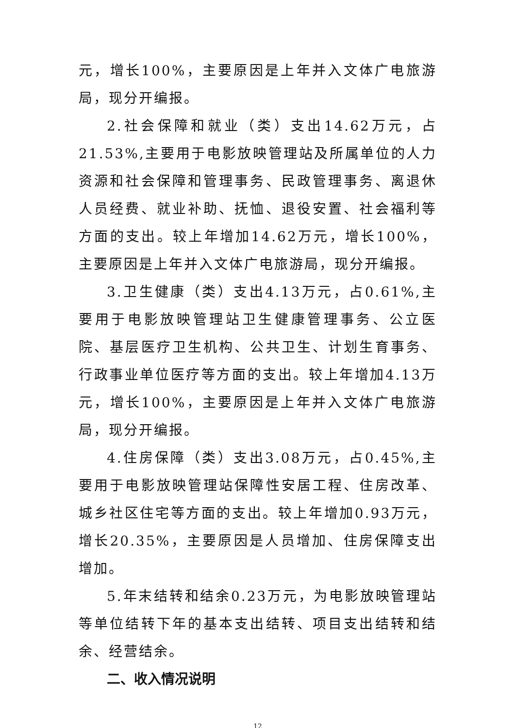元，增长100%，主要原因是上年并入文体广电旅游局，现分开编报。
2.社会保障和就业（类）支出14.62万元，占21.53%,主要用于电影放映管理站及所属单位的人力资源和社会保障和管理事务、民政管理事务、离退休人员经费、就业补助、抚恤、退役安置、社会福利等方面的支出。较上年增加14.62万元，增长100%，主要原因是上年并入文体广电旅游局，现分开编报。
3.卫生健康（类）支出4.13万元，占0.61%,主要用于电影放映管理站卫生健康管理事务、公立医院、基层医疗卫生机构、公共卫生、计划生育事务、行政事业单位医疗等方面的支出。较上年增加4.13万元，增长100%，主要原因是上年并入文体广电旅游局，现分开编报。
4.住房保障（类）支出3.08万元，占0.45%,主要用于电影放映管理站保障性安居工程、住房改革、城乡社区住宅等方面的支出。较上年增加0.93万元，增长20.35%，主要原因是人员增加、住房保障支出增加。
5.年末结转和结余0.23万元，为电影放映管理站等单位结转下年的基本支出结转、项目支出结转和结余、经营结余。
二、收入情况说明
12